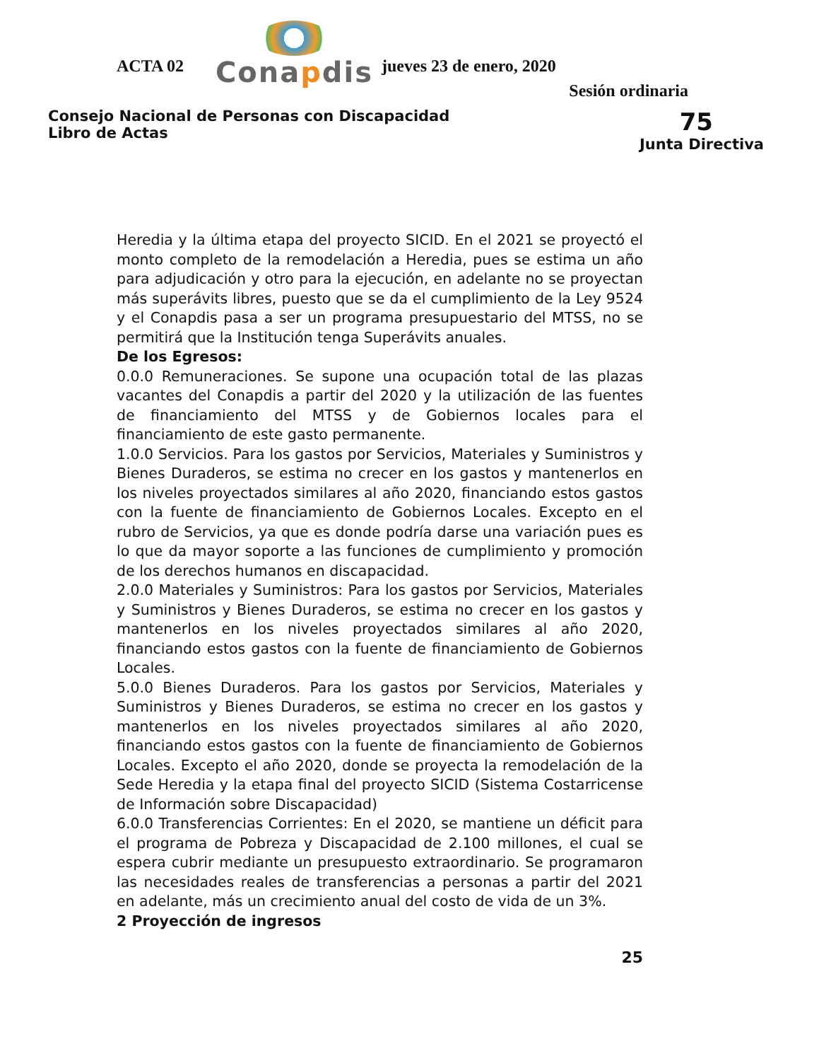ACTA 02
Conapdis
jueves 23 de enero, 2020
Sesión ordinaria
Consejo Nacional de Personas con Discapacidad
Libro de Actas
75
Junta Directiva
Heredia y la última etapa del proyecto SICID. En el 2021 se proyectó el monto completo de la remodelación a Heredia, pues se estima un año para adjudicación y otro para la ejecución, en adelante no se proyectan más superávits libres, puesto que se da el cumplimiento de la Ley 9524 y el Conapdis pasa a ser un programa presupuestario del MTSS, no se permitirá que la Institución tenga Superávits anuales.
De los Egresos:
0.0.0 Remuneraciones. Se supone una ocupación total de las plazas vacantes del Conapdis a partir del 2020 y la utilización de las fuentes de financiamiento del MTSS y de Gobiernos locales para el financiamiento de este gasto permanente.
1.0.0 Servicios. Para los gastos por Servicios, Materiales y Suministros y Bienes Duraderos, se estima no crecer en los gastos y mantenerlos en los niveles proyectados similares al año 2020, financiando estos gastos con la fuente de financiamiento de Gobiernos Locales. Excepto en el rubro de Servicios, ya que es donde podría darse una variación pues es lo que da mayor soporte a las funciones de cumplimiento y promoción de los derechos humanos en discapacidad.
2.0.0 Materiales y Suministros: Para los gastos por Servicios, Materiales y Suministros y Bienes Duraderos, se estima no crecer en los gastos y mantenerlos en los niveles proyectados similares al año 2020, financiando estos gastos con la fuente de financiamiento de Gobiernos Locales.
5.0.0 Bienes Duraderos. Para los gastos por Servicios, Materiales y Suministros y Bienes Duraderos, se estima no crecer en los gastos y mantenerlos en los niveles proyectados similares al año 2020, financiando estos gastos con la fuente de financiamiento de Gobiernos Locales. Excepto el año 2020, donde se proyecta la remodelación de la Sede Heredia y la etapa final del proyecto SICID (Sistema Costarricense de Información sobre Discapacidad)
6.0.0 Transferencias Corrientes: En el 2020, se mantiene un déficit para el programa de Pobreza y Discapacidad de 2.100 millones, el cual se espera cubrir mediante un presupuesto extraordinario. Se programaron las necesidades reales de transferencias a personas a partir del 2021 en adelante, más un crecimiento anual del costo de vida de un 3%.
2 Proyección de ingresos
25